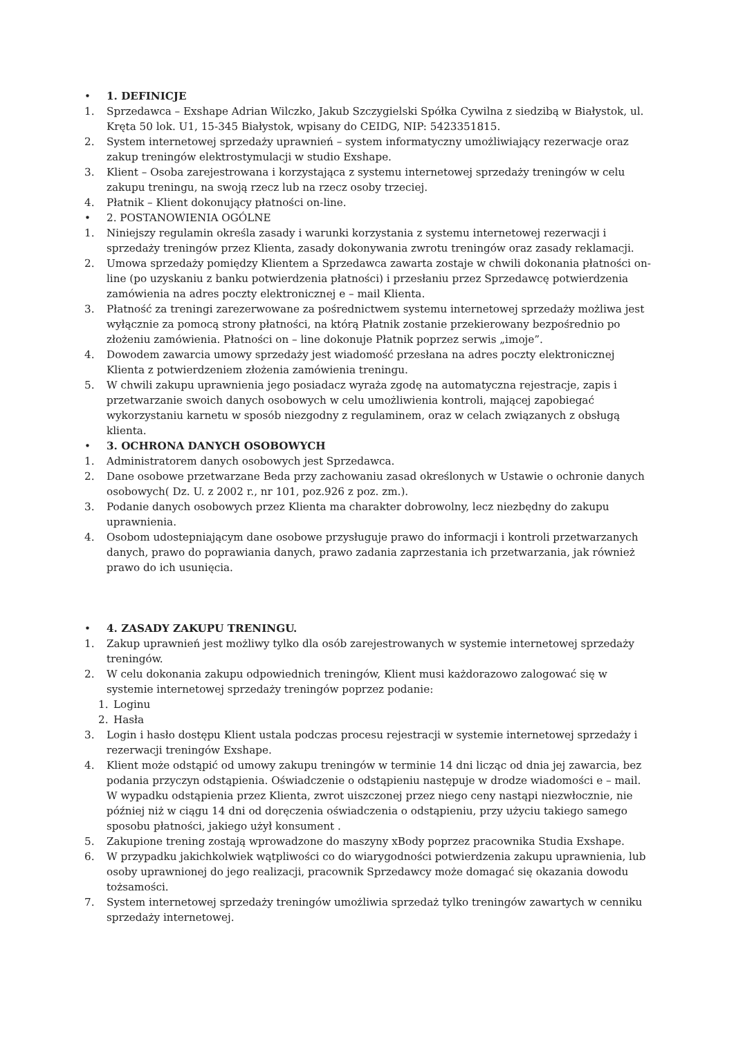• 1. DEFINICJE
1. Sprzedawca – Exshape Adrian Wilczko, Jakub Szczygielski Spółka Cywilna z siedzibą w Białystok, ul. Kręta 50 lok. U1, 15-345 Białystok, wpisany do CEIDG, NIP: 5423351815.
2. System internetowej sprzedaży uprawnień – system informatyczny umożliwiający rezerwacje oraz zakup treningów elektrostymulacji w studio Exshape.
3. Klient – Osoba zarejestrowana i korzystająca z systemu internetowej sprzedaży treningów w celu zakupu treningu, na swoją rzecz lub na rzecz osoby trzeciej.
4. Płatnik – Klient dokonujący płatności on-line.
• 2. POSTANOWIENIA OGÓLNE
1. Niniejszy regulamin określa zasady i warunki korzystania z systemu internetowej rezerwacji i sprzedaży treningów przez Klienta, zasady dokonywania zwrotu treningów oraz zasady reklamacji.
2. Umowa sprzedaży pomiędzy Klientem a Sprzedawca zawarta zostaje w chwili dokonania płatności on-line (po uzyskaniu z banku potwierdzenia płatności) i przesłaniu przez Sprzedawcę potwierdzenia zamówienia na adres poczty elektronicznej e – mail Klienta.
3. Płatność za treningi zarezerwowane za pośrednictwem systemu internetowej sprzedaży możliwa jest wyłącznie za pomocą strony płatności, na którą Płatnik zostanie przekierowany bezpośrednio po złożeniu zamówienia. Płatności on – line dokonuje Płatnik poprzez serwis „imoje”.
4. Dowodem zawarcia umowy sprzedaży jest wiadomość przesłana na adres poczty elektronicznej Klienta z potwierdzeniem złożenia zamówienia treningu.
5. W chwili zakupu uprawnienia jego posiadacz wyraża zgodę na automatyczna rejestracje, zapis i przetwarzanie swoich danych osobowych w celu umożliwienia kontroli, mającej zapobiegać wykorzystaniu karnetu w sposób niezgodny z regulaminem, oraz w celach związanych z obsługą klienta.
• 3. OCHRONA DANYCH OSOBOWYCH
1. Administratorem danych osobowych jest Sprzedawca.
2. Dane osobowe przetwarzane Beda przy zachowaniu zasad określonych w Ustawie o ochronie danych osobowych( Dz. U. z 2002 r., nr 101, poz.926 z poz. zm.).
3. Podanie danych osobowych przez Klienta ma charakter dobrowolny, lecz niezbędny do zakupu uprawnienia.
4. Osobom udostepniającym dane osobowe przysługuje prawo do informacji i kontroli przetwarzanych danych, prawo do poprawiania danych, prawo zadania zaprzestania ich przetwarzania, jak również prawo do ich usunięcia.
• 4. ZASADY ZAKUPU TRENINGU.
1. Zakup uprawnień jest możliwy tylko dla osób zarejestrowanych w systemie internetowej sprzedaży treningów.
2. W celu dokonania zakupu odpowiednich treningów, Klient musi każdorazowo zalogować się w systemie internetowej sprzedaży treningów poprzez podanie:
1. Loginu
2. Hasła
3. Login i hasło dostępu Klient ustala podczas procesu rejestracji w systemie internetowej sprzedaży i rezerwacji treningów Exshape.
4. Klient może odstąpić od umowy zakupu treningów w terminie 14 dni licząc od dnia jej zawarcia, bez podania przyczyn odstąpienia. Oświadczenie o odstąpieniu następuje w drodze wiadomości e – mail. W wypadku odstąpienia przez Klienta, zwrot uiszczonej przez niego ceny nastąpi niezwłocznie, nie później niż w ciągu 14 dni od doręczenia oświadczenia o odstąpieniu, przy użyciu takiego samego sposobu płatności, jakiego użył konsument .
5. Zakupione trening zostają wprowadzone do maszyny xBody poprzez pracownika Studia Exshape.
6. W przypadku jakichkolwiek wątpliwości co do wiarygodności potwierdzenia zakupu uprawnienia, lub osoby uprawnionej do jego realizacji, pracownik Sprzedawcy może domagać się okazania dowodu tożsamości.
7. System internetowej sprzedaży treningów umożliwia sprzedaż tylko treningów zawartych w cenniku sprzedaży internetowej.